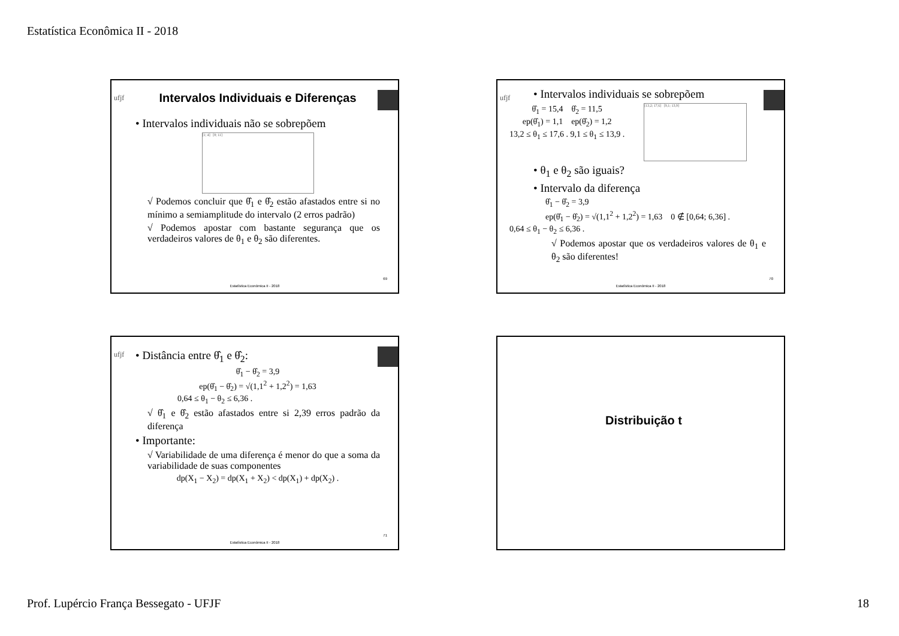Estatística Econômica II - 2018
ufjf
Intervalos Individuais e Diferenças
• Intervalos individuais não se sobrepõem
[1; 4] [8; 11]
√ Podemos concluir que θ̂<sub>1</sub> e θ̂<sub>2</sub> estão afastados entre si no mínimo a semiamplitude do intervalo (2 erros padrão)
√ Podemos apostar com bastante segurança que os verdadeiros valores de θ<sub>1</sub> e θ<sub>2</sub> são diferentes.
69
Estatística Econômica II - 2018
ufjf
• Intervalos individuais se sobrepõem
θ̂<sub>1</sub> = 15,4 θ̂<sub>2</sub> = 11,5
ep(θ̂<sub>1</sub>) = 1,1 ep(θ̂<sub>2</sub>) = 1,2
13,2 ≤ θ<sub>1</sub> ≤ 17,6 . 9,1 ≤ θ<sub>1</sub> ≤ 13,9 .
[13,2; 17,6] [9,1; 13,9]
• θ<sub>1</sub> e θ<sub>2</sub> são iguais?
• Intervalo da diferença
θ̂<sub>1</sub> − θ̂<sub>2</sub> = 3,9
ep(θ̂<sub>1</sub> − θ̂<sub>2</sub>) = √(1,1<sup>2</sup> + 1,2<sup>2</sup>) = 1,63 0 ∉ [0,64; 6,36] .
0,64 ≤ θ<sub>1</sub> − θ<sub>2</sub> ≤ 6,36 .
√ Podemos apostar que os verdadeiros valores de θ<sub>1</sub> e θ<sub>2</sub> são diferentes!
70
Estatística Econômica II - 2018
ufjf
• Distância entre θ̂<sub>1</sub> e θ̂<sub>2</sub>:
θ̂<sub>1</sub> − θ̂<sub>2</sub> = 3,9
ep(θ̂<sub>1</sub> − θ̂<sub>2</sub>) = √(1,1<sup>2</sup> + 1,2<sup>2</sup>) = 1,63
0,64 ≤ θ<sub>1</sub> − θ<sub>2</sub> ≤ 6,36 .
√ θ̂<sub>1</sub> e θ̂<sub>2</sub> estão afastados entre si 2,39 erros padrão da diferença
• Importante:
√ Variabilidade de uma diferença é menor do que a soma da variabilidade de suas componentes
dp(X<sub>1</sub> − X<sub>2</sub>) = dp(X<sub>1</sub> + X<sub>2</sub>) < dp(X<sub>1</sub>) + dp(X<sub>2</sub>) .
71
Estatística Econômica II - 2018
Distribuição t
Prof. Lupércio França Bessegato - UFJF 18